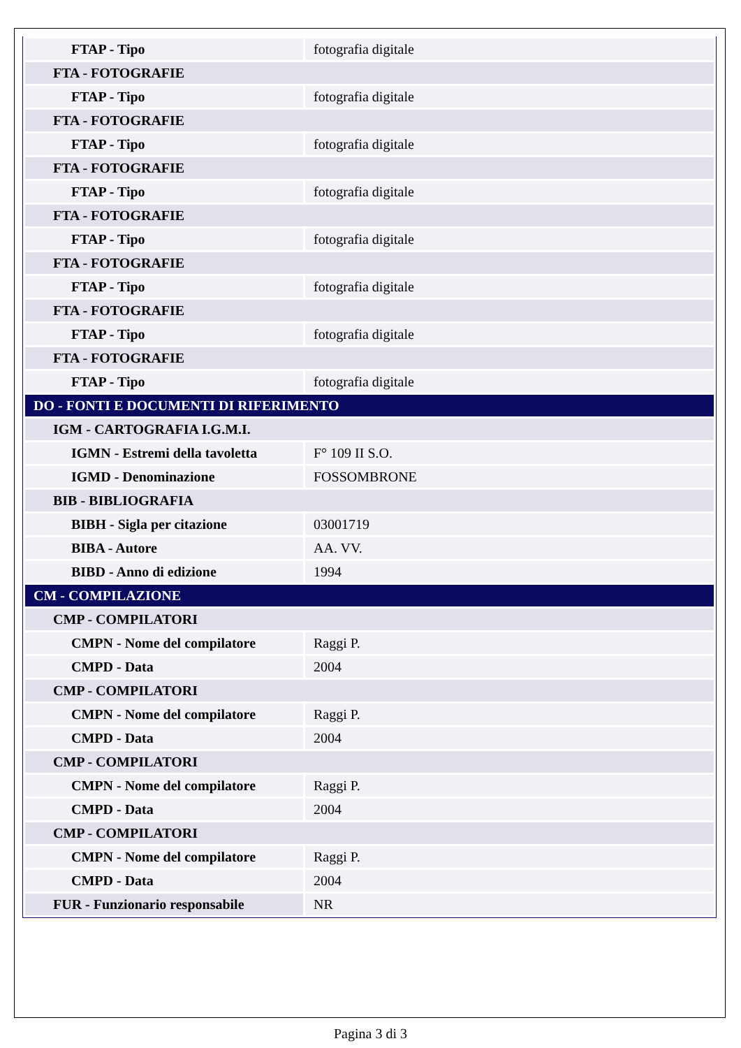| FTAP - Tipo | fotografia digitale |
| FTA - FOTOGRAFIE | |
| FTAP - Tipo | fotografia digitale |
| FTA - FOTOGRAFIE | |
| FTAP - Tipo | fotografia digitale |
| FTA - FOTOGRAFIE | |
| FTAP - Tipo | fotografia digitale |
| FTA - FOTOGRAFIE | |
| FTAP - Tipo | fotografia digitale |
| FTA - FOTOGRAFIE | |
| FTAP - Tipo | fotografia digitale |
| FTA - FOTOGRAFIE | |
| FTAP - Tipo | fotografia digitale |
| FTA - FOTOGRAFIE | |
| FTAP - Tipo | fotografia digitale |
| DO - FONTI E DOCUMENTI DI RIFERIMENTO | |
| IGM - CARTOGRAFIA I.G.M.I. | |
| IGMN - Estremi della tavoletta | F° 109 II S.O. |
| IGMD - Denominazione | FOSSOMBRONE |
| BIB - BIBLIOGRAFIA | |
| BIBH - Sigla per citazione | 03001719 |
| BIBA - Autore | AA. VV. |
| BIBD - Anno di edizione | 1994 |
| CM - COMPILAZIONE | |
| CMP - COMPILATORI | |
| CMPN - Nome del compilatore | Raggi P. |
| CMPD - Data | 2004 |
| CMP - COMPILATORI | |
| CMPN - Nome del compilatore | Raggi P. |
| CMPD - Data | 2004 |
| CMP - COMPILATORI | |
| CMPN - Nome del compilatore | Raggi P. |
| CMPD - Data | 2004 |
| CMP - COMPILATORI | |
| CMPN - Nome del compilatore | Raggi P. |
| CMPD - Data | 2004 |
| FUR - Funzionario responsabile | NR |
Pagina 3 di 3